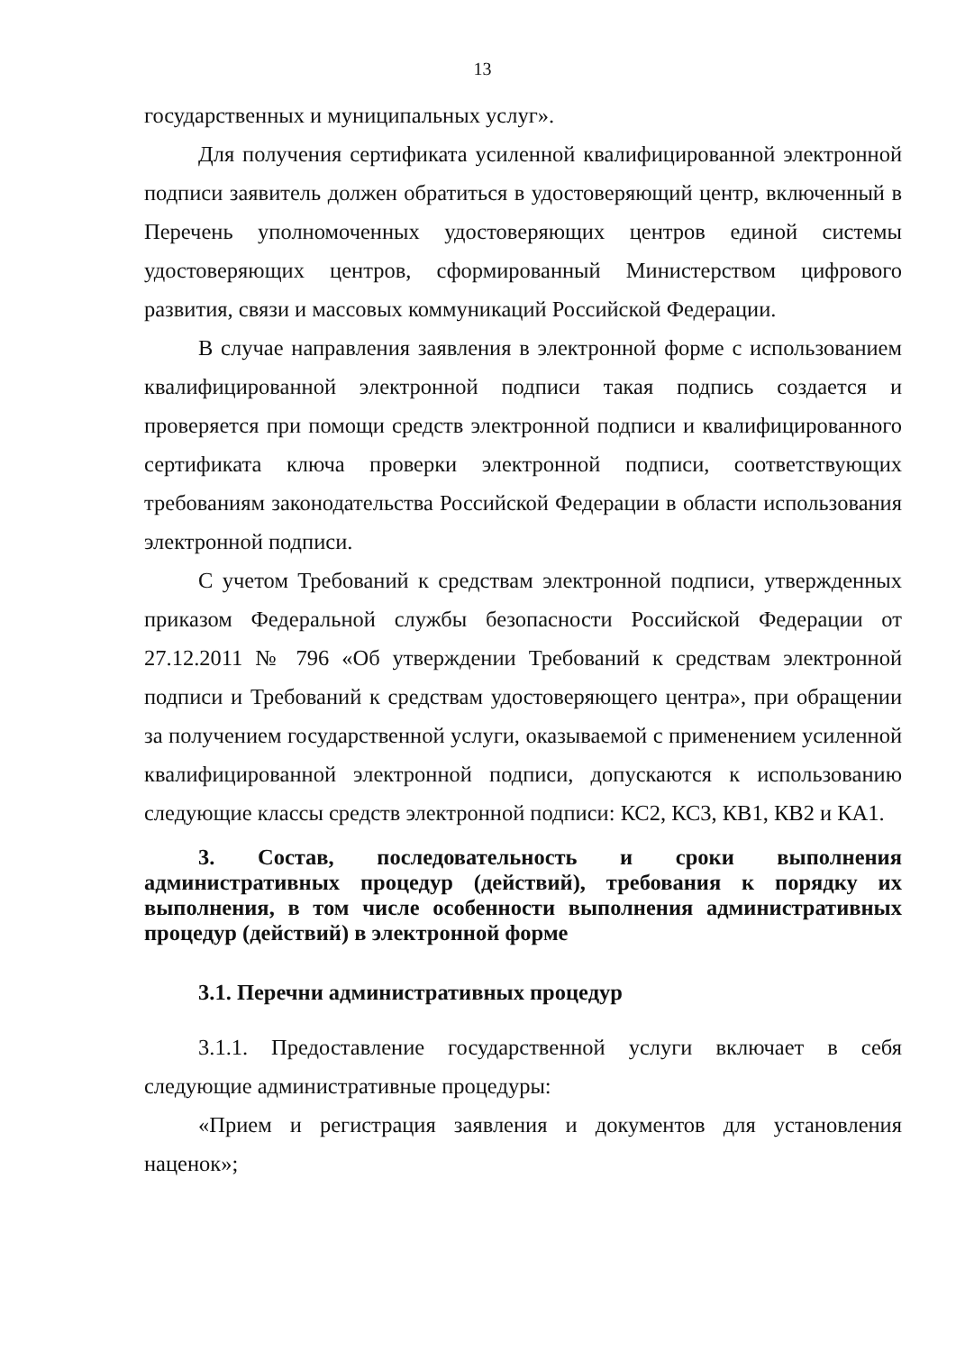13
государственных и муниципальных услуг».
Для получения сертификата усиленной квалифицированной электронной подписи заявитель должен обратиться в удостоверяющий центр, включенный в Перечень уполномоченных удостоверяющих центров единой системы удостоверяющих центров, сформированный Министерством цифрового развития, связи и массовых коммуникаций Российской Федерации.
В случае направления заявления в электронной форме с использованием квалифицированной электронной подписи такая подпись создается и проверяется при помощи средств электронной подписи и квалифицированного сертификата ключа проверки электронной подписи, соответствующих требованиям законодательства Российской Федерации в области использования электронной подписи.
С учетом Требований к средствам электронной подписи, утвержденных приказом Федеральной службы безопасности Российской Федерации от 27.12.2011 № 796 «Об утверждении Требований к средствам электронной подписи и Требований к средствам удостоверяющего центра», при обращении за получением государственной услуги, оказываемой с применением усиленной квалифицированной электронной подписи, допускаются к использованию следующие классы средств электронной подписи: КС2, КС3, КВ1, КВ2 и КА1.
3. Состав, последовательность и сроки выполнения административных процедур (действий), требования к порядку их выполнения, в том числе особенности выполнения административных процедур (действий) в электронной форме
3.1. Перечни административных процедур
3.1.1. Предоставление государственной услуги включает в себя следующие административные процедуры:
«Прием и регистрация заявления и документов для установления наценок»;